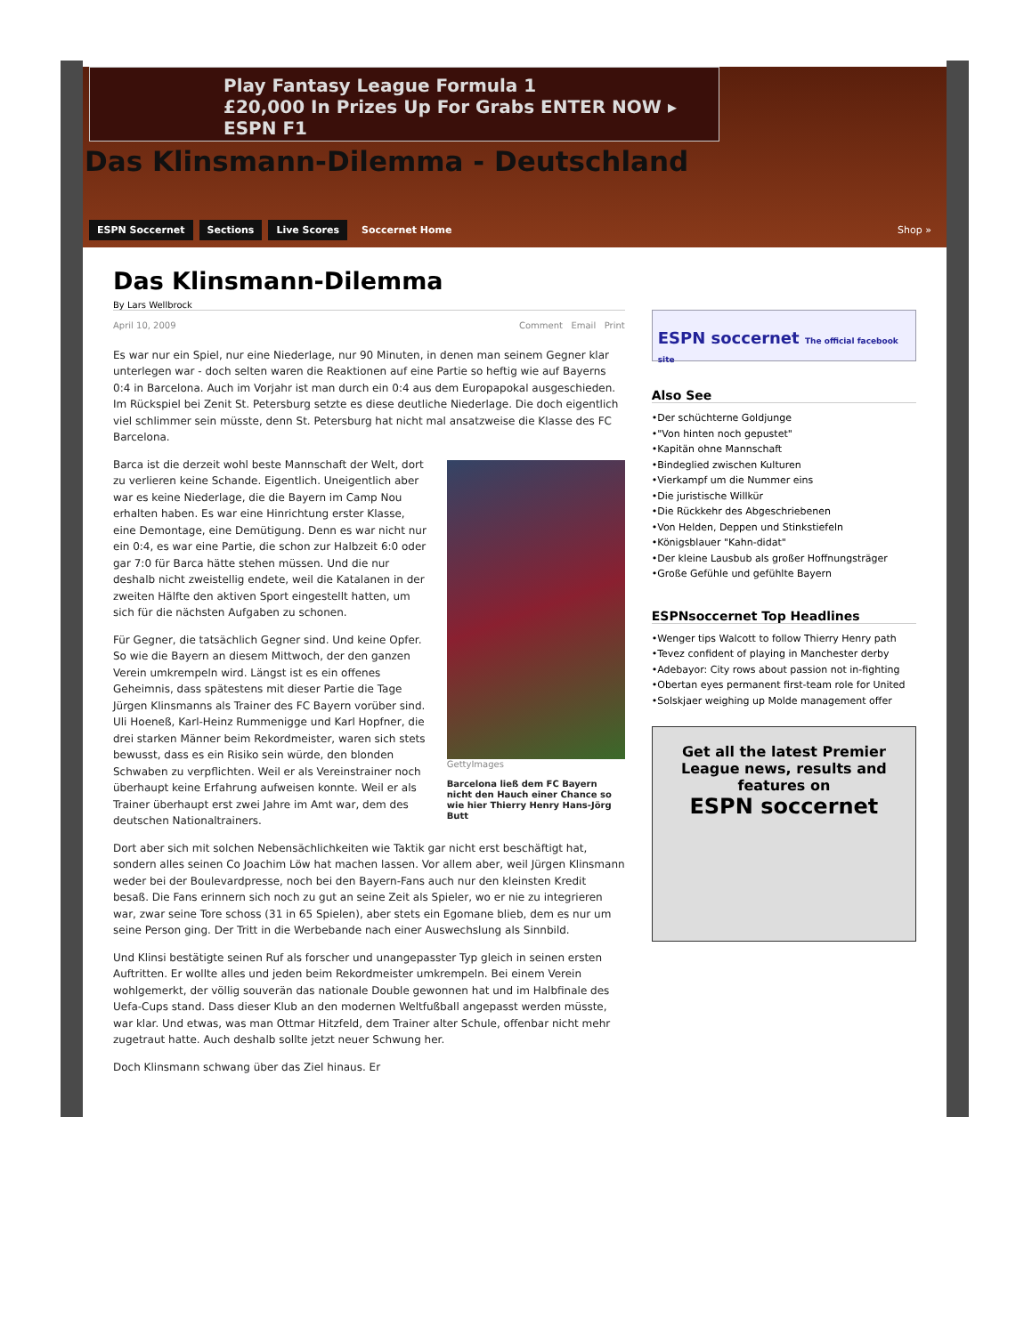Play Fantasy League Formula 1
£20,000 In Prizes Up For Grabs ENTER NOW ▸ ESPN F1
Das Klinsmann-Dilemma - Deutschland
ESPN Soccernet Sections Live Scores Soccernet Home Shop »
Das Klinsmann-Dilemma
By Lars Wellbrock
April 10, 2009 Comment Email Print
Es war nur ein Spiel, nur eine Niederlage, nur 90 Minuten, in denen man seinem Gegner klar unterlegen war - doch selten waren die Reaktionen auf eine Partie so heftig wie auf Bayerns 0:4 in Barcelona. Auch im Vorjahr ist man durch ein 0:4 aus dem Europapokal ausgeschieden. Im Rückspiel bei Zenit St. Petersburg setzte es diese deutliche Niederlage. Die doch eigentlich viel schlimmer sein müsste, denn St. Petersburg hat nicht mal ansatzweise die Klasse des FC Barcelona.
GettyImages
Barcelona ließ dem FC Bayern nicht den Hauch einer Chance so wie hier Thierry Henry Hans-Jörg Butt
Barca ist die derzeit wohl beste Mannschaft der Welt, dort zu verlieren keine Schande. Eigentlich. Uneigentlich aber war es keine Niederlage, die die Bayern im Camp Nou erhalten haben. Es war eine Hinrichtung erster Klasse, eine Demontage, eine Demütigung. Denn es war nicht nur ein 0:4, es war eine Partie, die schon zur Halbzeit 6:0 oder gar 7:0 für Barca hätte stehen müssen. Und die nur deshalb nicht zweistellig endete, weil die Katalanen in der zweiten Hälfte den aktiven Sport eingestellt hatten, um sich für die nächsten Aufgaben zu schonen.
Für Gegner, die tatsächlich Gegner sind. Und keine Opfer. So wie die Bayern an diesem Mittwoch, der den ganzen Verein umkrempeln wird. Längst ist es ein offenes Geheimnis, dass spätestens mit dieser Partie die Tage Jürgen Klinsmanns als Trainer des FC Bayern vorüber sind. Uli Hoeneß, Karl-Heinz Rummenigge und Karl Hopfner, die drei starken Männer beim Rekordmeister, waren sich stets bewusst, dass es ein Risiko sein würde, den blonden Schwaben zu verpflichten. Weil er als Vereinstrainer noch überhaupt keine Erfahrung aufweisen konnte. Weil er als Trainer überhaupt erst zwei Jahre im Amt war, dem des deutschen Nationaltrainers.
Dort aber sich mit solchen Nebensächlichkeiten wie Taktik gar nicht erst beschäftigt hat, sondern alles seinen Co Joachim Löw hat machen lassen. Vor allem aber, weil Jürgen Klinsmann weder bei der Boulevardpresse, noch bei den Bayern-Fans auch nur den kleinsten Kredit besaß. Die Fans erinnern sich noch zu gut an seine Zeit als Spieler, wo er nie zu integrieren war, zwar seine Tore schoss (31 in 65 Spielen), aber stets ein Egomane blieb, dem es nur um seine Person ging. Der Tritt in die Werbebande nach einer Auswechslung als Sinnbild.
Und Klinsi bestätigte seinen Ruf als forscher und unangepasster Typ gleich in seinen ersten Auftritten. Er wollte alles und jeden beim Rekordmeister umkrempeln. Bei einem Verein wohlgemerkt, der völlig souverän das nationale Double gewonnen hat und im Halbfinale des Uefa-Cups stand. Dass dieser Klub an den modernen Weltfußball angepasst werden müsste, war klar. Und etwas, was man Ottmar Hitzfeld, dem Trainer alter Schule, offenbar nicht mehr zugetraut hatte. Auch deshalb sollte jetzt neuer Schwung her.
Doch Klinsmann schwang über das Ziel hinaus. Er
ESPN soccernet The official facebook site
Also See
•Der schüchterne Goldjunge
•"Von hinten noch gepustet"
•Kapitän ohne Mannschaft
•Bindeglied zwischen Kulturen
•Vierkampf um die Nummer eins
•Die juristische Willkür
•Die Rückkehr des Abgeschriebenen
•Von Helden, Deppen und Stinkstiefeln
•Königsblauer "Kahn-didat"
•Der kleine Lausbub als großer Hoffnungsträger
•Große Gefühle und gefühlte Bayern
ESPNsoccernet Top Headlines
•Wenger tips Walcott to follow Thierry Henry path
•Tevez confident of playing in Manchester derby
•Adebayor: City rows about passion not in-fighting
•Obertan eyes permanent first-team role for United
•Solskjaer weighing up Molde management offer
Get all the latest Premier League news, results and features on
ESPN soccernet